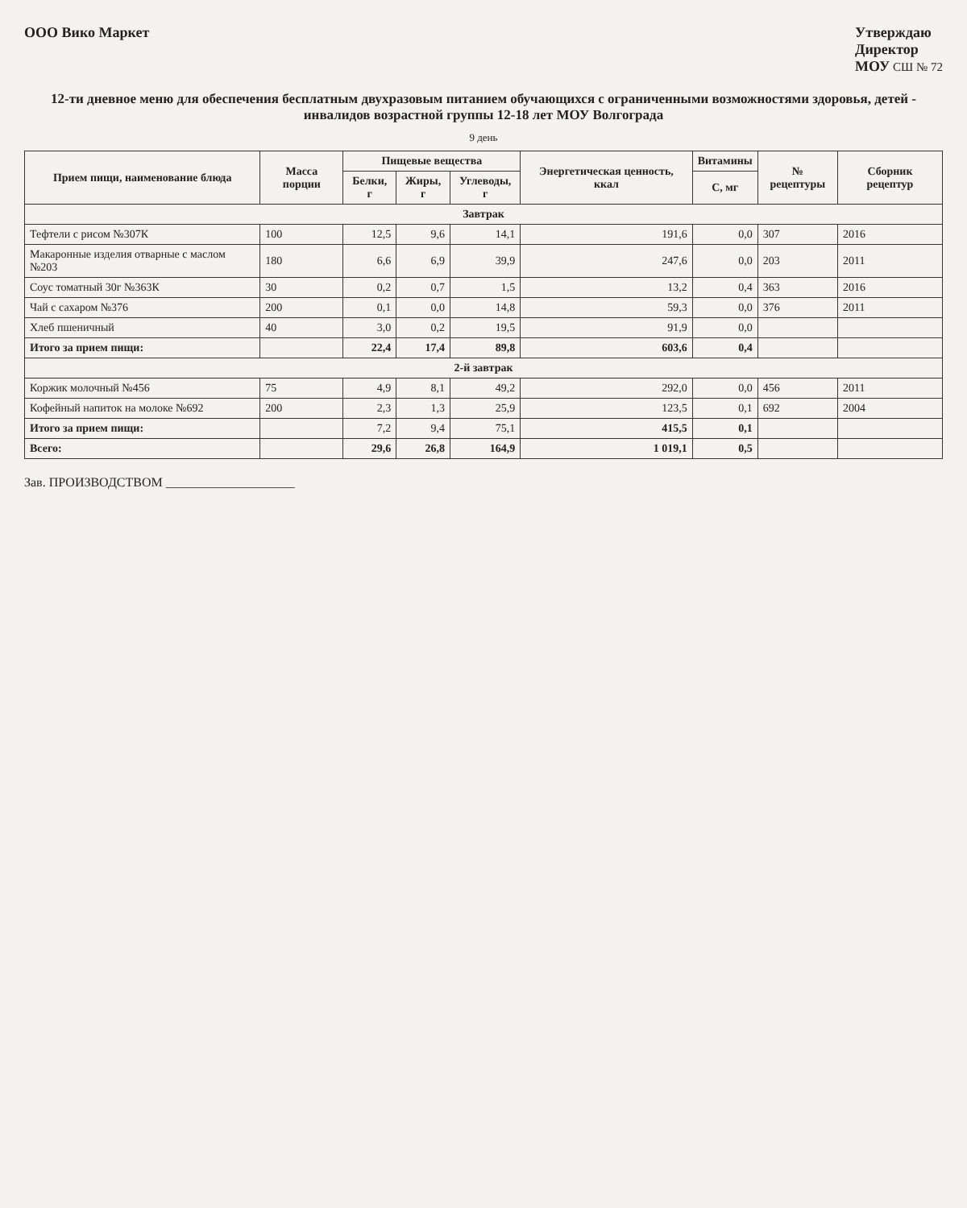ООО Вико Маркет Утверждаю
Директор
МОУ СШ № 72
12-ти дневное меню для обеспечения бесплатным двухразовым питанием обучающихся с ограниченными возможностями здоровья, детей - инвалидов возрастной группы 12-18 лет МОУ Волгограда
9 день
| Прием пищи, наименование блюда | Масса порции | Пищевые вещества | | | Энергетическая ценность, ккал | Витамины | № рецептуры | Сборник рецептур |
| --- | --- | --- | --- | --- | --- | --- | --- | --- |
| | | Белки, г | Жиры, г | Углеводы, г | | С, мг | | |
| Завтрак | | | | | | | | |
| Тефтели с рисом №307К | 100 | 12,5 | 9,6 | 14,1 | 191,6 | 0,0 | 307 | 2016 |
| Макаронные изделия отварные с маслом №203 | 180 | 6,6 | 6,9 | 39,9 | 247,6 | 0,0 | 203 | 2011 |
| Соус томатный 30г №363К | 30 | 0,2 | 0,7 | 1,5 | 13,2 | 0,4 | 363 | 2016 |
| Чай с сахаром №376 | 200 | 0,1 | 0,0 | 14,8 | 59,3 | 0,0 | 376 | 2011 |
| Хлеб пшеничный | 40 | 3,0 | 0,2 | 19,5 | 91,9 | 0,0 | | |
| Итого за прием пищи: | | 22,4 | 17,4 | 89,8 | 603,6 | 0,4 | | |
| 2-й завтрак | | | | | | | | |
| Коржик молочный №456 | 75 | 4,9 | 8,1 | 49,2 | 292,0 | 0,0 | 456 | 2011 |
| Кофейный напиток на молоке №692 | 200 | 2,3 | 1,3 | 25,9 | 123,5 | 0,1 | 692 | 2004 |
| Итого за прием пищи: | | 7,2 | 9,4 | 75,1 | 415,5 | 0,1 | | |
| Всего: | | 29,6 | 26,8 | 164,9 | 1 019,1 | 0,5 | | |
Зав. ПРОИЗВОДСТВОМ ____________________